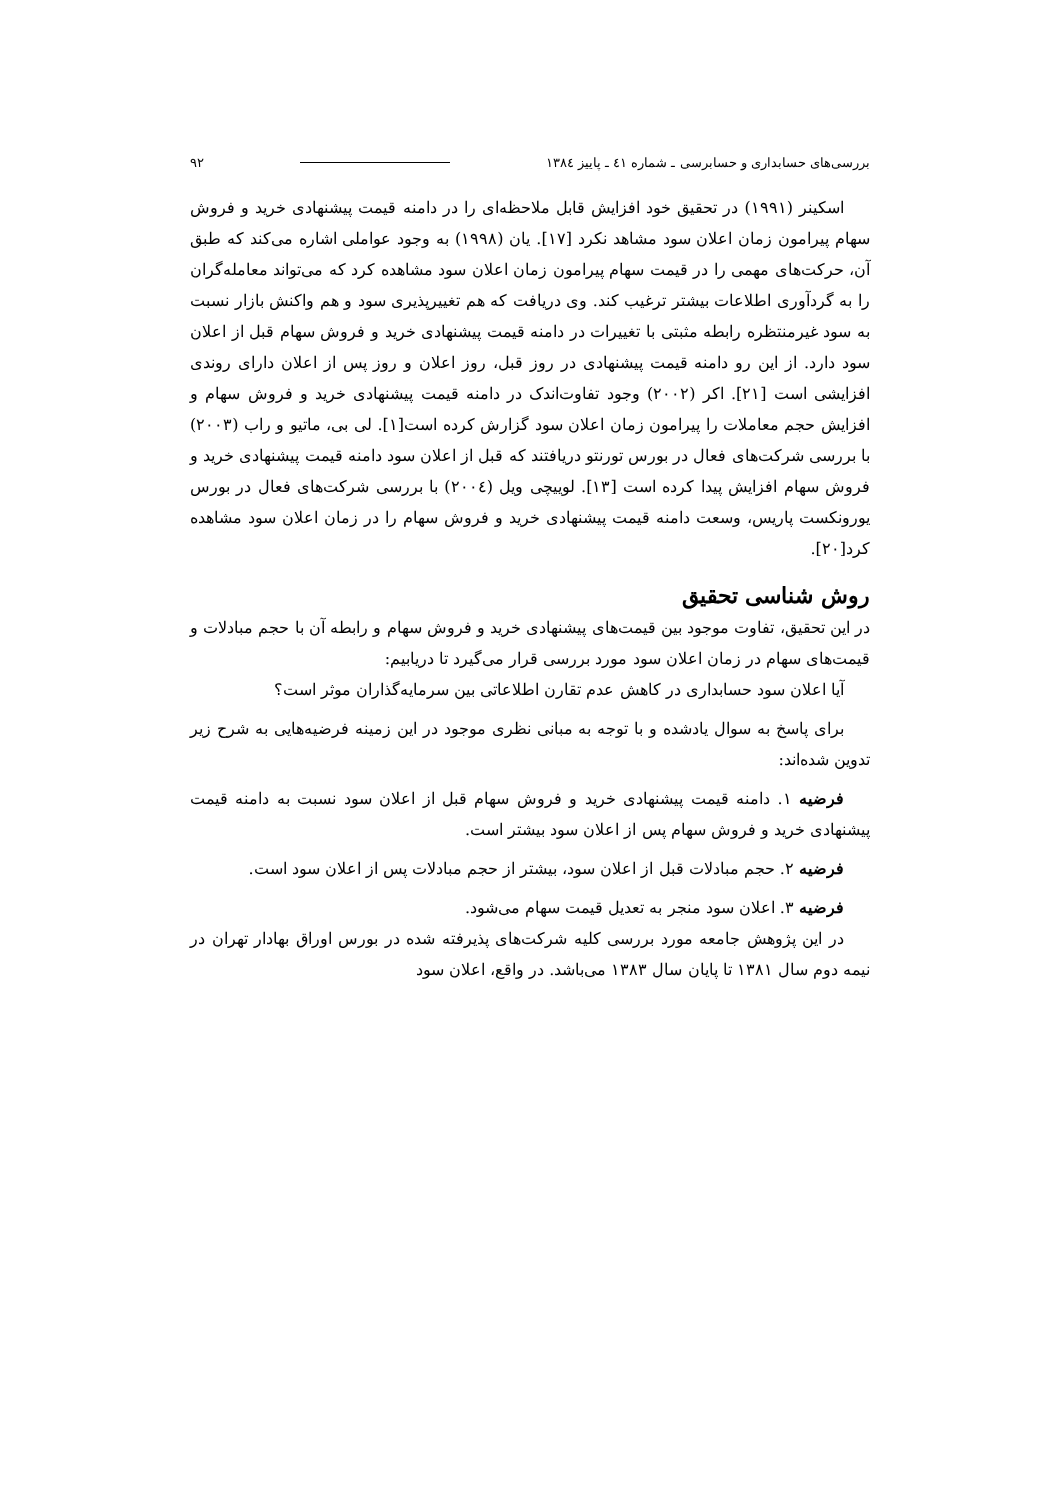بررسی‌های حسابداری و حسابرسی ـ شماره ٤١ ـ پاییز ١٣٨٤ ٩٢
اسکینر (١٩٩١) در تحقیق خود افزایش قابل ملاحظه‌ای را در دامنه قیمت پیشنهادی خرید و فروش سهام پیرامون زمان اعلان سود مشاهد نکرد [١٧]. یان (١٩٩٨) به وجود عواملی اشاره می‌کند که طبق آن، حرکت‌های مهمی را در قیمت سهام پیرامون زمان اعلان سود مشاهده کرد که می‌تواند معامله‌گران را به گردآوری اطلاعات بیشتر ترغیب کند. وی دریافت که هم تغییرپذیری سود و هم واکنش بازار نسبت به سود غیرمنتظره رابطه مثبتی با تغییرات در دامنه قیمت پیشنهادی خرید و فروش سهام قبل از اعلان سود دارد. از این رو دامنه قیمت پیشنهادی در روز قبل، روز اعلان و روز پس از اعلان دارای روندی افزایشی است [٢١]. اکر (٢٠٠٢) وجود تفاوت‌اندک در دامنه قیمت پیشنهادی خرید و فروش سهام و افزایش حجم معاملات را پیرامون زمان اعلان سود گزارش کرده است[١]. لی بی، ماتیو و راب (٢٠٠٣) با بررسی شرکت‌های فعال در بورس تورنتو دریافتند که قبل از اعلان سود دامنه قیمت پیشنهادی خرید و فروش سهام افزایش پیدا کرده است [١٣]. لوییچی ویل (٢٠٠٤) با بررسی شرکت‌های فعال در بورس یورونکست پاریس، وسعت دامنه قیمت پیشنهادی خرید و فروش سهام را در زمان اعلان سود مشاهده کرد[٢٠].
روش شناسی تحقیق
در این تحقیق، تفاوت موجود بین قیمت‌های پیشنهادی خرید و فروش سهام و رابطه آن با حجم مبادلات و قیمت‌های سهام در زمان اعلان سود مورد بررسی قرار می‌گیرد تا دریابیم:
آیا اعلان سود حسابداری در کاهش عدم تقارن اطلاعاتی بین سرمایه‌گذاران موثر است؟
برای پاسخ به سوال یادشده و با توجه به مبانی نظری موجود در این زمینه فرضیه‌هایی به شرح زیر تدوین شده‌اند:
فرضیه ١. دامنه قیمت پیشنهادی خرید و فروش سهام قبل از اعلان سود نسبت به دامنه قیمت پیشنهادی خرید و فروش سهام پس از اعلان سود بیشتر است.
فرضیه ٢. حجم مبادلات قبل از اعلان سود، بیشتر از حجم مبادلات پس از اعلان سود است.
فرضیه ٣. اعلان سود منجر به تعدیل قیمت سهام می‌شود.
در این پژوهش جامعه مورد بررسی کلیه شرکت‌های پذیرفته شده در بورس اوراق بهادار تهران در نیمه دوم سال ١٣٨١ تا پایان سال ١٣٨٣ می‌باشد. در واقع، اعلان سود